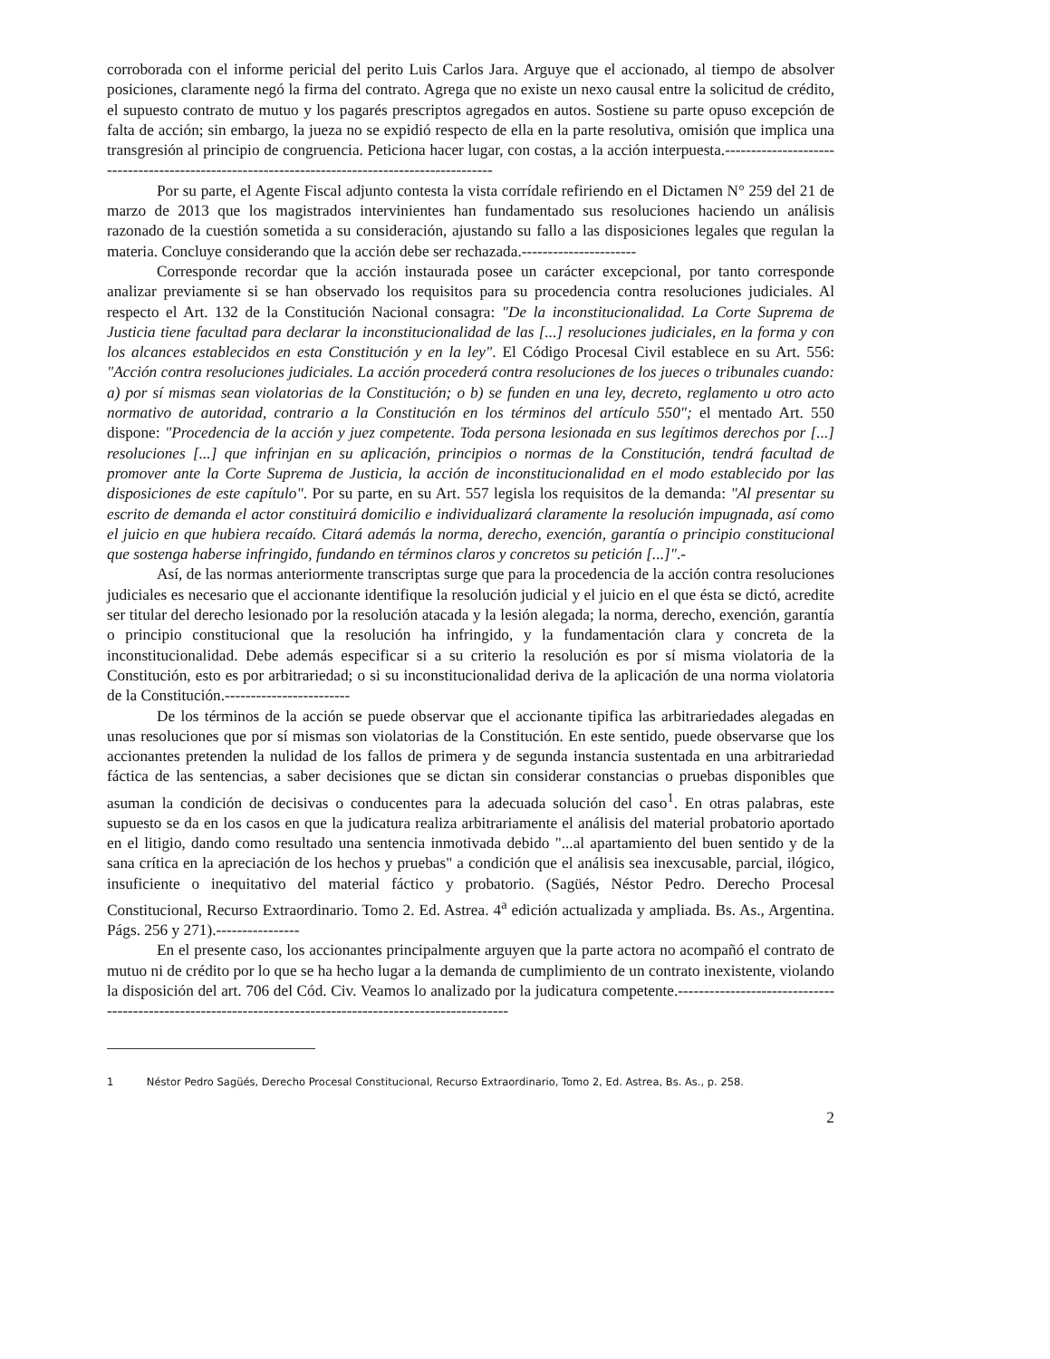corroborada con el informe pericial del perito Luis Carlos Jara. Arguye que el accionado, al tiempo de absolver posiciones, claramente negó la firma del contrato. Agrega que no existe un nexo causal entre la solicitud de crédito, el supuesto contrato de mutuo y los pagarés prescriptos agregados en autos. Sostiene su parte opuso excepción de falta de acción; sin embargo, la jueza no se expidió respecto de ella en la parte resolutiva, omisión que implica una transgresión al principio de congruencia. Peticiona hacer lugar, con costas, a la acción interpuesta.-----------------------------------------------------------------------------------------------
Por su parte, el Agente Fiscal adjunto contesta la vista corrídale refiriendo en el Dictamen N° 259 del 21 de marzo de 2013 que los magistrados intervinientes han fundamentado sus resoluciones haciendo un análisis razonado de la cuestión sometida a su consideración, ajustando su fallo a las disposiciones legales que regulan la materia. Concluye considerando que la acción debe ser rechazada.----------------------
Corresponde recordar que la acción instaurada posee un carácter excepcional, por tanto corresponde analizar previamente si se han observado los requisitos para su procedencia contra resoluciones judiciales. Al respecto el Art. 132 de la Constitución Nacional consagra: "De la inconstitucionalidad. La Corte Suprema de Justicia tiene facultad para declarar la inconstitucionalidad de las [...] resoluciones judiciales, en la forma y con los alcances establecidos en esta Constitución y en la ley". El Código Procesal Civil establece en su Art. 556: "Acción contra resoluciones judiciales. La acción procederá contra resoluciones de los jueces o tribunales cuando: a) por sí mismas sean violatorias de la Constitución; o b) se funden en una ley, decreto, reglamento u otro acto normativo de autoridad, contrario a la Constitución en los términos del artículo 550"; el mentado Art. 550 dispone: "Procedencia de la acción y juez competente. Toda persona lesionada en sus legítimos derechos por [...] resoluciones [...] que infrinjan en su aplicación, principios o normas de la Constitución, tendrá facultad de promover ante la Corte Suprema de Justicia, la acción de inconstitucionalidad en el modo establecido por las disposiciones de este capítulo". Por su parte, en su Art. 557 legisla los requisitos de la demanda: "Al presentar su escrito de demanda el actor constituirá domicilio e individualizará claramente la resolución impugnada, así como el juicio en que hubiera recaído. Citará además la norma, derecho, exención, garantía o principio constitucional que sostenga haberse infringido, fundando en términos claros y concretos su petición [...]".-
Así, de las normas anteriormente transcriptas surge que para la procedencia de la acción contra resoluciones judiciales es necesario que el accionante identifique la resolución judicial y el juicio en el que ésta se dictó, acredite ser titular del derecho lesionado por la resolución atacada y la lesión alegada; la norma, derecho, exención, garantía o principio constitucional que la resolución ha infringido, y la fundamentación clara y concreta de la inconstitucionalidad. Debe además especificar si a su criterio la resolución es por sí misma violatoria de la Constitución, esto es por arbitrariedad; o si su inconstitucionalidad deriva de la aplicación de una norma violatoria de la Constitución.------------------------
De los términos de la acción se puede observar que el accionante tipifica las arbitrariedades alegadas en unas resoluciones que por sí mismas son violatorias de la Constitución. En este sentido, puede observarse que los accionantes pretenden la nulidad de los fallos de primera y de segunda instancia sustentada en una arbitrariedad fáctica de las sentencias, a saber decisiones que se dictan sin considerar constancias o pruebas disponibles que asuman la condición de decisivas o conducentes para la adecuada solución del caso<sup>1</sup>. En otras palabras, este supuesto se da en los casos en que la judicatura realiza arbitrariamente el análisis del material probatorio aportado en el litigio, dando como resultado una sentencia inmotivada debido "...al apartamiento del buen sentido y de la sana crítica en la apreciación de los hechos y pruebas" a condición que el análisis sea inexcusable, parcial, ilógico, insuficiente o inequitativo del material fáctico y probatorio. (Sagüés, Néstor Pedro. Derecho Procesal Constitucional, Recurso Extraordinario. Tomo 2. Ed. Astrea. 4<sup>a</sup> edición actualizada y ampliada. Bs. As., Argentina. Págs. 256 y 271).----------------
En el presente caso, los accionantes principalmente arguyen que la parte actora no acompañó el contrato de mutuo ni de crédito por lo que se ha hecho lugar a la demanda de cumplimiento de un contrato inexistente, violando la disposición del art. 706 del Cód. Civ. Veamos lo analizado por la judicatura competente.-----------------------------------------------------------------------------------------------------------
1 Néstor Pedro Sagüés, Derecho Procesal Constitucional, Recurso Extraordinario, Tomo 2, Ed. Astrea, Bs. As., p. 258.
2